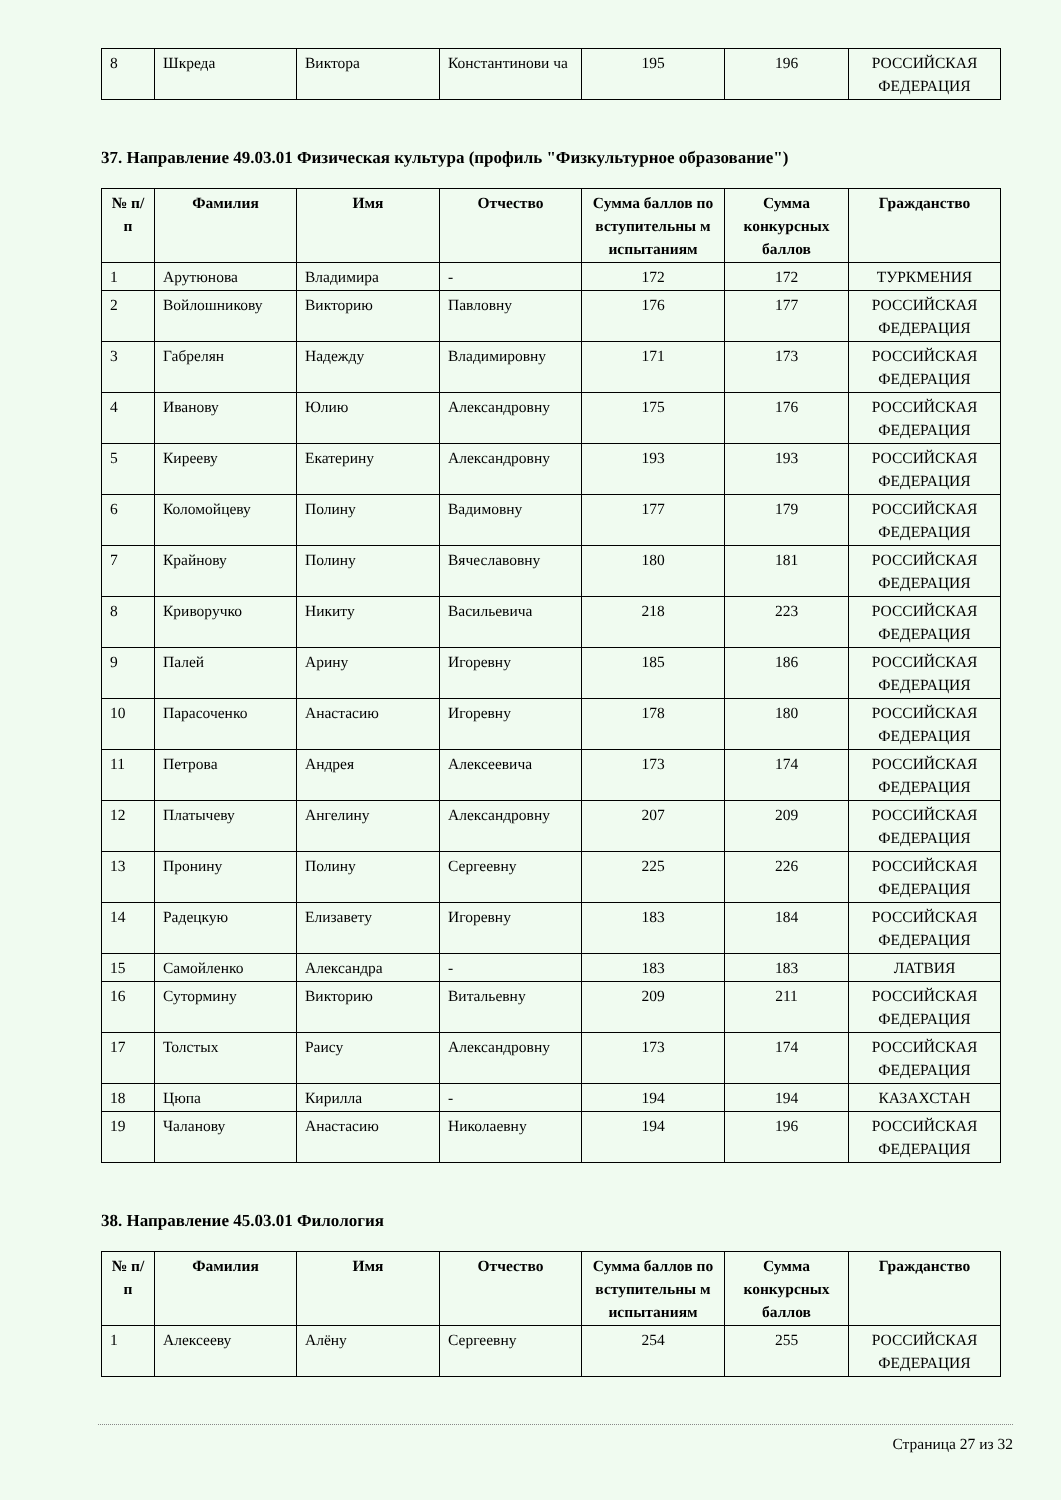| 8 | Шкреда | Виктора | Константинови ча | 195 | 196 | РОССИЙСКАЯ ФЕДЕРАЦИЯ |
37. Направление 49.03.01 Физическая культура (профиль "Физкультурное образование")
| № п/п | Фамилия | Имя | Отчество | Сумма баллов по вступительны м испытаниям | Сумма конкурсных баллов | Гражданство |
| --- | --- | --- | --- | --- | --- | --- |
| 1 | Арутюнова | Владимира | - | 172 | 172 | ТУРКМЕНИЯ |
| 2 | Войлошникову | Викторию | Павловну | 176 | 177 | РОССИЙСКАЯ ФЕДЕРАЦИЯ |
| 3 | Габрелян | Надежду | Владимировну | 171 | 173 | РОССИЙСКАЯ ФЕДЕРАЦИЯ |
| 4 | Иванову | Юлию | Александровну | 175 | 176 | РОССИЙСКАЯ ФЕДЕРАЦИЯ |
| 5 | Киреeву | Екатерину | Александровну | 193 | 193 | РОССИЙСКАЯ ФЕДЕРАЦИЯ |
| 6 | Коломойцеву | Полину | Вадимовну | 177 | 179 | РОССИЙСКАЯ ФЕДЕРАЦИЯ |
| 7 | Крайнову | Полину | Вячеславовну | 180 | 181 | РОССИЙСКАЯ ФЕДЕРАЦИЯ |
| 8 | Криворучко | Никиту | Васильевича | 218 | 223 | РОССИЙСКАЯ ФЕДЕРАЦИЯ |
| 9 | Палей | Арину | Игоревну | 185 | 186 | РОССИЙСКАЯ ФЕДЕРАЦИЯ |
| 10 | Парасоченко | Анастасию | Игоревну | 178 | 180 | РОССИЙСКАЯ ФЕДЕРАЦИЯ |
| 11 | Петрова | Андрея | Алексеевича | 173 | 174 | РОССИЙСКАЯ ФЕДЕРАЦИЯ |
| 12 | Платычеву | Ангелину | Александровну | 207 | 209 | РОССИЙСКАЯ ФЕДЕРАЦИЯ |
| 13 | Пронину | Полину | Сергеевну | 225 | 226 | РОССИЙСКАЯ ФЕДЕРАЦИЯ |
| 14 | Радецкую | Елизавету | Игоревну | 183 | 184 | РОССИЙСКАЯ ФЕДЕРАЦИЯ |
| 15 | Самойленко | Александра | - | 183 | 183 | ЛАТВИЯ |
| 16 | Сутормину | Викторию | Витальевну | 209 | 211 | РОССИЙСКАЯ ФЕДЕРАЦИЯ |
| 17 | Толстых | Раису | Александровну | 173 | 174 | РОССИЙСКАЯ ФЕДЕРАЦИЯ |
| 18 | Цюпа | Кирилла | - | 194 | 194 | КАЗАХСТАН |
| 19 | Чаланову | Анастасию | Николаевну | 194 | 196 | РОССИЙСКАЯ ФЕДЕРАЦИЯ |
38. Направление 45.03.01 Филология
| № п/п | Фамилия | Имя | Отчество | Сумма баллов по вступительны м испытаниям | Сумма конкурсных баллов | Гражданство |
| --- | --- | --- | --- | --- | --- | --- |
| 1 | Алексееву | Алёну | Сергеевну | 254 | 255 | РОССИЙСКАЯ ФЕДЕРАЦИЯ |
Страница 27 из 32